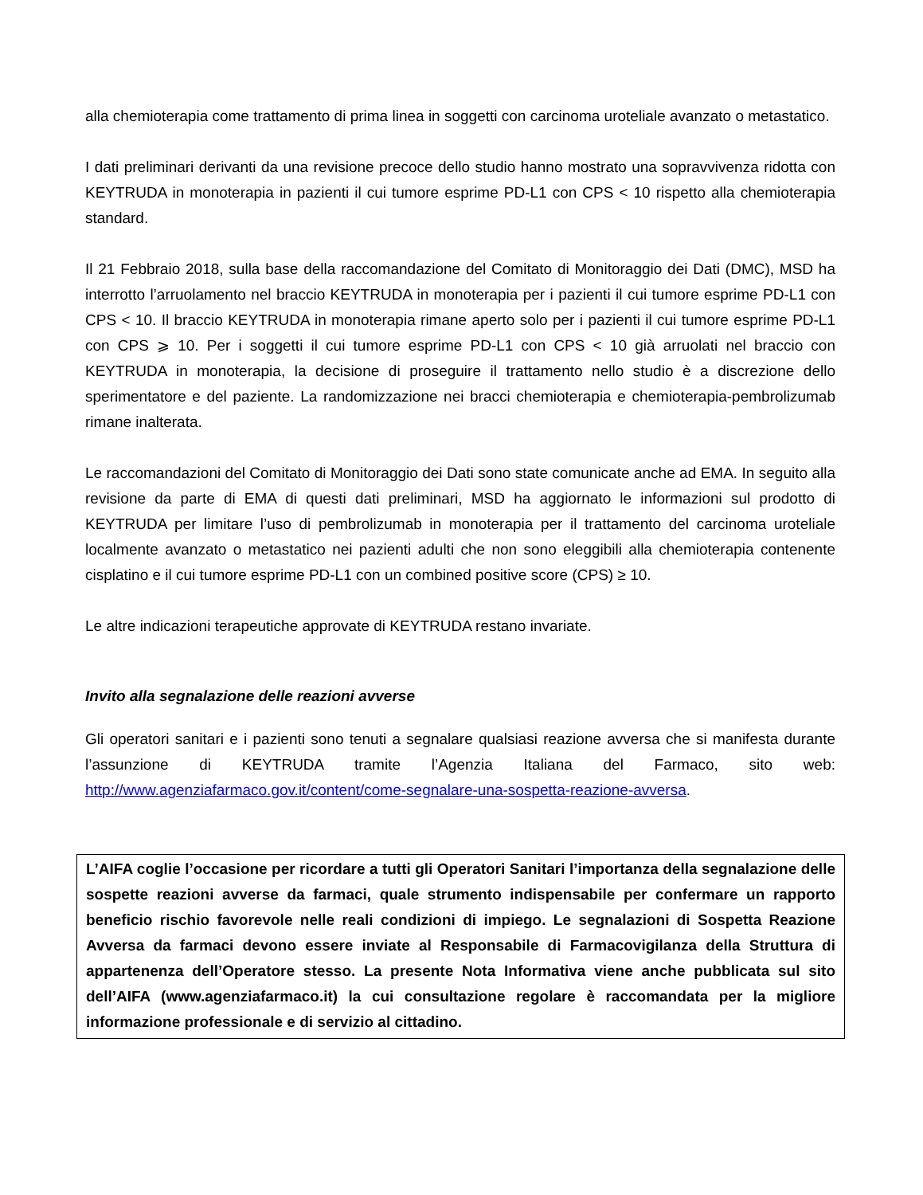alla chemioterapia come trattamento di prima linea in soggetti con carcinoma uroteliale avanzato o metastatico.
I dati preliminari derivanti da una revisione precoce dello studio hanno mostrato una sopravvivenza ridotta con KEYTRUDA in monoterapia in pazienti il cui tumore esprime PD-L1 con CPS < 10 rispetto alla chemioterapia standard.
Il 21 Febbraio 2018, sulla base della raccomandazione del Comitato di Monitoraggio dei Dati (DMC), MSD ha interrotto l’arruolamento nel braccio KEYTRUDA in monoterapia per i pazienti il cui tumore esprime PD-L1 con CPS < 10. Il braccio KEYTRUDA in monoterapia rimane aperto solo per i pazienti il cui tumore esprime PD-L1 con CPS ⩾ 10. Per i soggetti il cui tumore esprime PD-L1 con CPS < 10 già arruolati nel braccio con KEYTRUDA in monoterapia, la decisione di proseguire il trattamento nello studio è a discrezione dello sperimentatore e del paziente. La randomizzazione nei bracci chemioterapia e chemioterapia-pembrolizumab rimane inalterata.
Le raccomandazioni del Comitato di Monitoraggio dei Dati sono state comunicate anche ad EMA. In seguito alla revisione da parte di EMA di questi dati preliminari, MSD ha aggiornato le informazioni sul prodotto di KEYTRUDA per limitare l’uso di pembrolizumab in monoterapia per il trattamento del carcinoma uroteliale localmente avanzato o metastatico nei pazienti adulti che non sono eleggibili alla chemioterapia contenente cisplatino e il cui tumore esprime PD-L1 con un combined positive score (CPS) ≥ 10.
Le altre indicazioni terapeutiche approvate di KEYTRUDA restano invariate.
Invito alla segnalazione delle reazioni avverse
Gli operatori sanitari e i pazienti sono tenuti a segnalare qualsiasi reazione avversa che si manifesta durante l’assunzione di KEYTRUDA tramite l’Agenzia Italiana del Farmaco, sito web: http://www.agenziafarmaco.gov.it/content/come-segnalare-una-sospetta-reazione-avversa.
L’AIFA coglie l’occasione per ricordare a tutti gli Operatori Sanitari l’importanza della segnalazione delle sospette reazioni avverse da farmaci, quale strumento indispensabile per confermare un rapporto beneficio rischio favorevole nelle reali condizioni di impiego. Le segnalazioni di Sospetta Reazione Avversa da farmaci devono essere inviate al Responsabile di Farmacovigilanza della Struttura di appartenenza dell’Operatore stesso. La presente Nota Informativa viene anche pubblicata sul sito dell’AIFA (www.agenziafarmaco.it) la cui consultazione regolare è raccomandata per la migliore informazione professionale e di servizio al cittadino.